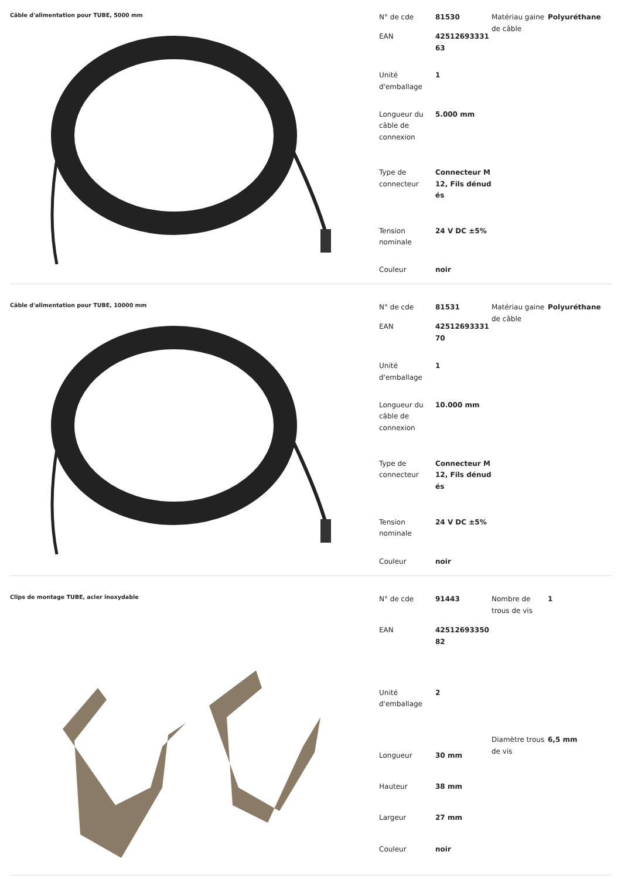Câble d'alimentation pour TUBE, 5000 mm
| N° de cde | 81530 |
| EAN | 4251269333163 |
| Unité d'emballage | 1 |
| Longueur du câble de connexion | 5.000 mm |
| Type de connecteur | Connecteur M12, Fils dénudés |
| Tension nominale | 24 V DC ±5% |
| Couleur | noir |
| Matériau gaine de câble | Polyuréthane |
Câble d'alimentation pour TUBE, 10000 mm
| N° de cde | 81531 |
| EAN | 4251269333170 |
| Unité d'emballage | 1 |
| Longueur du câble de connexion | 10.000 mm |
| Type de connecteur | Connecteur M12, Fils dénudés |
| Tension nominale | 24 V DC ±5% |
| Couleur | noir |
| Matériau gaine de câble | Polyuréthane |
Clips de montage TUBE, acier inoxydable
| N° de cde | 91443 |
| EAN | 4251269335082 |
| Unité d'emballage | 2 |
| Longueur | 30 mm |
| Hauteur | 38 mm |
| Largeur | 27 mm |
| Couleur | noir |
| Nombre de trous de vis | 1 |
| Diamètre trous de vis | 6,5 mm |